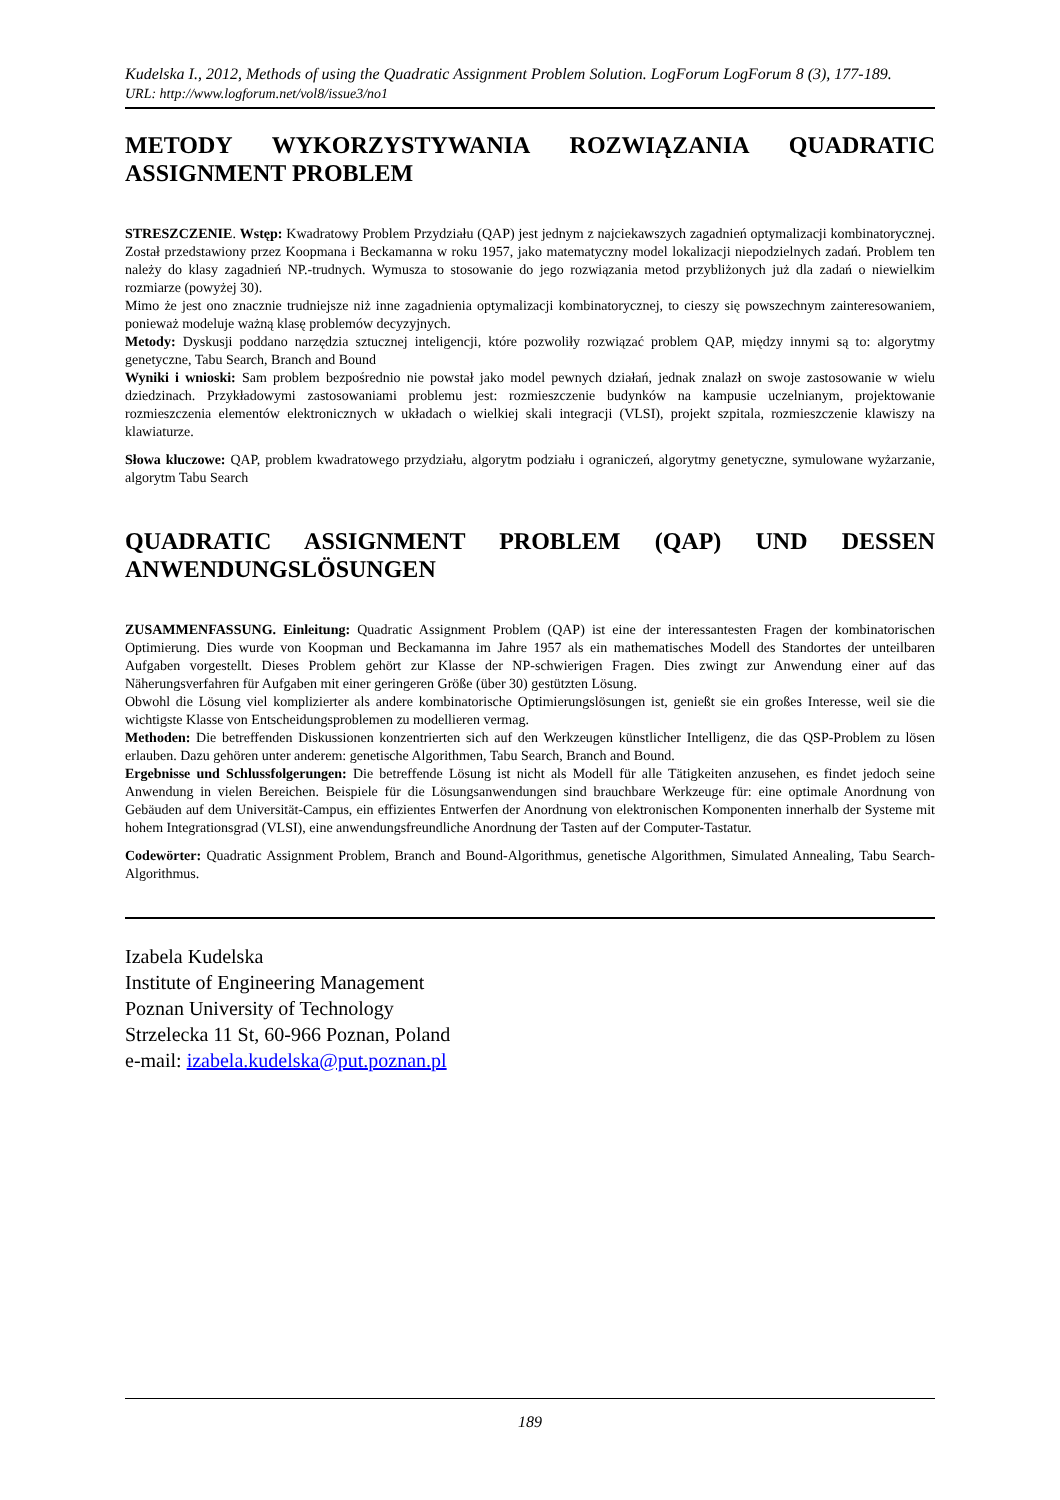Kudelska I., 2012, Methods of using the Quadratic Assignment Problem Solution. LogForum LogForum 8 (3), 177-189.
URL: http://www.logforum.net/vol8/issue3/no1
METODY WYKORZYSTYWANIA ROZWIĄZANIA QUADRATIC ASSIGNMENT PROBLEM
STRESZCZENIE. Wstęp: Kwadratowy Problem Przydziału (QAP) jest jednym z najciekawszych zagadnień optymalizacji kombinatorycznej. Został przedstawiony przez Koopmana i Beckamanna w roku 1957, jako matematyczny model lokalizacji niepodzielnych zadań. Problem ten należy do klasy zagadnień NP.-trudnych. Wymusza to stosowanie do jego rozwiązania metod przybliżonych już dla zadań o niewielkim rozmiarze (powyżej 30).
Mimo że jest ono znacznie trudniejsze niż inne zagadnienia optymalizacji kombinatorycznej, to cieszy się powszechnym zainteresowaniem, ponieważ modeluje ważną klasę problemów decyzyjnych.
Metody: Dyskusji poddano narzędzia sztucznej inteligencji, które pozwoliły rozwiązać problem QAP, między innymi są to: algorytmy genetyczne, Tabu Search, Branch and Bound
Wyniki i wnioski: Sam problem bezpośrednio nie powstał jako model pewnych działań, jednak znalazł on swoje zastosowanie w wielu dziedzinach. Przykładowymi zastosowaniami problemu jest: rozmieszczenie budynków na kampusie uczelnianym, projektowanie rozmieszczenia elementów elektronicznych w układach o wielkiej skali integracji (VLSI), projekt szpitala, rozmieszczenie klawiszy na klawiaturze.
Słowa kluczowe: QAP, problem kwadratowego przydziału, algorytm podziału i ograniczeń, algorytmy genetyczne, symulowane wyżarzanie, algorytm Tabu Search
QUADRATIC ASSIGNMENT PROBLEM (QAP) UND DESSEN ANWENDUNGSLÖSUNGEN
ZUSAMMENFASSUNG. Einleitung: Quadratic Assignment Problem (QAP) ist eine der interessantesten Fragen der kombinatorischen Optimierung. Dies wurde von Koopman und Beckamanna im Jahre 1957 als ein mathematisches Modell des Standortes der unteilbaren Aufgaben vorgestellt. Dieses Problem gehört zur Klasse der NP-schwierigen Fragen. Dies zwingt zur Anwendung einer auf das Näherungsverfahren für Aufgaben mit einer geringeren Größe (über 30) gestützten Lösung.
Obwohl die Lösung viel komplizierter als andere kombinatorische Optimierungslösungen ist, genießt sie ein großes Interesse, weil sie die wichtigste Klasse von Entscheidungsproblemen zu modellieren vermag.
Methoden: Die betreffenden Diskussionen konzentrierten sich auf den Werkzeugen künstlicher Intelligenz, die das QSP-Problem zu lösen erlauben. Dazu gehören unter anderem: genetische Algorithmen, Tabu Search, Branch and Bound.
Ergebnisse und Schlussfolgerungen: Die betreffende Lösung ist nicht als Modell für alle Tätigkeiten anzusehen, es findet jedoch seine Anwendung in vielen Bereichen. Beispiele für die Lösungsanwendungen sind brauchbare Werkzeuge für: eine optimale Anordnung von Gebäuden auf dem Universität-Campus, ein effizientes Entwerfen der Anordnung von elektronischen Komponenten innerhalb der Systeme mit hohem Integrationsgrad (VLSI), eine anwendungsfreundliche Anordnung der Tasten auf der Computer-Tastatur.
Codewörter: Quadratic Assignment Problem, Branch and Bound-Algorithmus, genetische Algorithmen, Simulated Annealing, Tabu Search-Algorithmus.
Izabela Kudelska
Institute of Engineering Management
Poznan University of Technology
Strzelecka 11 St, 60-966 Poznan, Poland
e-mail: izabela.kudelska@put.poznan.pl
189